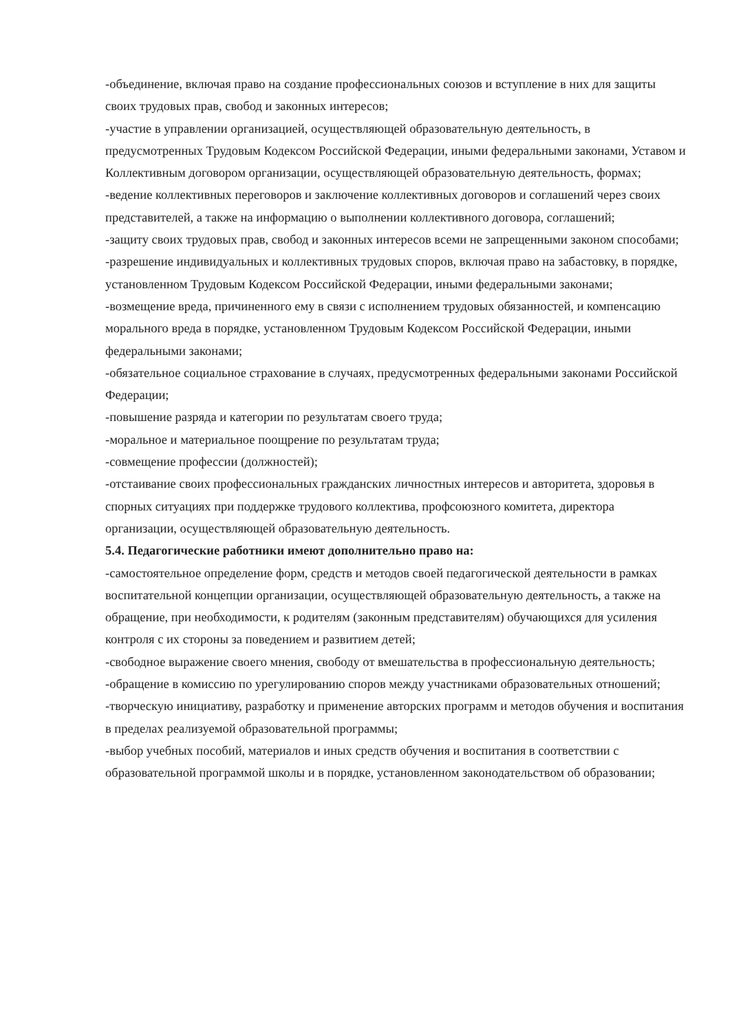-объединение, включая право на создание профессиональных союзов и вступление в них для защиты своих трудовых прав, свобод и законных интересов;
-участие в управлении организацией, осуществляющей образовательную деятельность, в предусмотренных Трудовым Кодексом Российской Федерации, иными федеральными законами, Уставом и Коллективным договором организации, осуществляющей образовательную деятельность, формах;
-ведение коллективных переговоров и заключение коллективных договоров и соглашений через своих представителей, а также на информацию о выполнении коллективного договора, соглашений;
-защиту своих трудовых прав, свобод и законных интересов всеми не запрещенными законом способами;
-разрешение индивидуальных и коллективных трудовых споров, включая право на забастовку, в порядке, установленном Трудовым Кодексом Российской Федерации, иными федеральными законами;
-возмещение вреда, причиненного ему в связи с исполнением трудовых обязанностей, и компенсацию морального вреда в порядке, установленном Трудовым Кодексом Российской Федерации, иными федеральными законами;
-обязательное социальное страхование в случаях, предусмотренных федеральными законами Российской Федерации;
-повышение разряда и категории по результатам своего труда;
-моральное и материальное поощрение по результатам труда;
-совмещение профессии (должностей);
-отстаивание своих профессиональных гражданских личностных интересов и авторитета, здоровья в спорных ситуациях при поддержке трудового коллектива, профсоюзного комитета, директора организации, осуществляющей образовательную деятельность.
5.4. Педагогические работники имеют дополнительно право на:
-самостоятельное определение форм, средств и методов своей педагогической деятельности в рамках воспитательной концепции организации, осуществляющей образовательную деятельность, а также на обращение, при необходимости, к родителям (законным представителям) обучающихся для усиления контроля с их стороны за поведением и развитием детей;
-свободное выражение своего мнения, свободу от вмешательства в профессиональную деятельность;
-обращение в комиссию по урегулированию споров между участниками образовательных отношений;
-творческую инициативу, разработку и применение авторских программ и методов обучения и воспитания в пределах реализуемой образовательной программы;
-выбор учебных пособий, материалов и иных средств обучения и воспитания в соответствии с образовательной программой школы и в порядке, установленном законодательством об образовании;